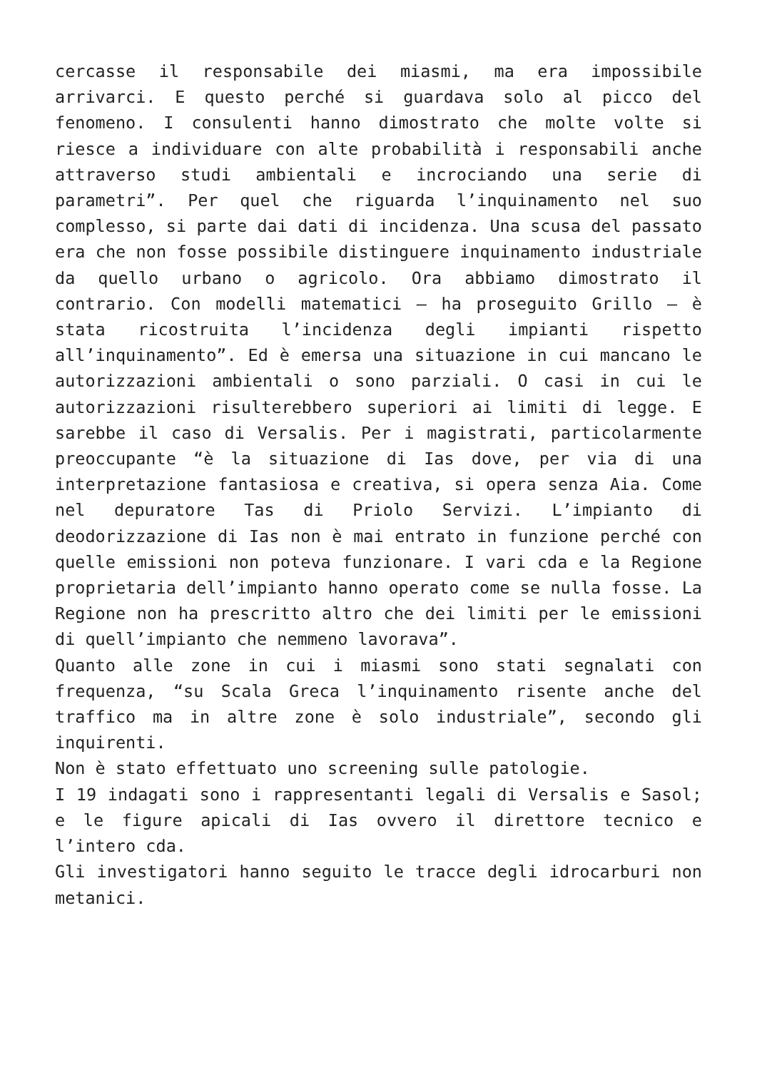cercasse il responsabile dei miasmi, ma era impossibile arrivarci. E questo perché si guardava solo al picco del fenomeno. I consulenti hanno dimostrato che molte volte si riesce a individuare con alte probabilità i responsabili anche attraverso studi ambientali e incrociando una serie di parametri”. Per quel che riguarda l’inquinamento nel suo complesso, si parte dai dati di incidenza. Una scusa del passato era che non fosse possibile distinguere inquinamento industriale da quello urbano o agricolo. Ora abbiamo dimostrato il contrario. Con modelli matematici – ha proseguito Grillo – è stata ricostruita l’incidenza degli impianti rispetto all’inquinamento”. Ed è emersa una situazione in cui mancano le autorizzazioni ambientali o sono parziali. O casi in cui le autorizzazioni risulterebbero superiori ai limiti di legge. E sarebbe il caso di Versalis. Per i magistrati, particolarmente preoccupante “è la situazione di Ias dove, per via di una interpretazione fantasiosa e creativa, si opera senza Aia. Come nel depuratore Tas di Priolo Servizi. L’impianto di deodorizzazione di Ias non è mai entrato in funzione perché con quelle emissioni non poteva funzionare. I vari cda e la Regione proprietaria dell’impianto hanno operato come se nulla fosse. La Regione non ha prescritto altro che dei limiti per le emissioni di quell’impianto che nemmeno lavorava”.
Quanto alle zone in cui i miasmi sono stati segnalati con frequenza, “su Scala Greca l’inquinamento risente anche del traffico ma in altre zone è solo industriale”, secondo gli inquirenti.
Non è stato effettuato uno screening sulle patologie.
I 19 indagati sono i rappresentanti legali di Versalis e Sasol; e le figure apicali di Ias ovvero il direttore tecnico e l’intero cda.
Gli investigatori hanno seguito le tracce degli idrocarburi non metanici.